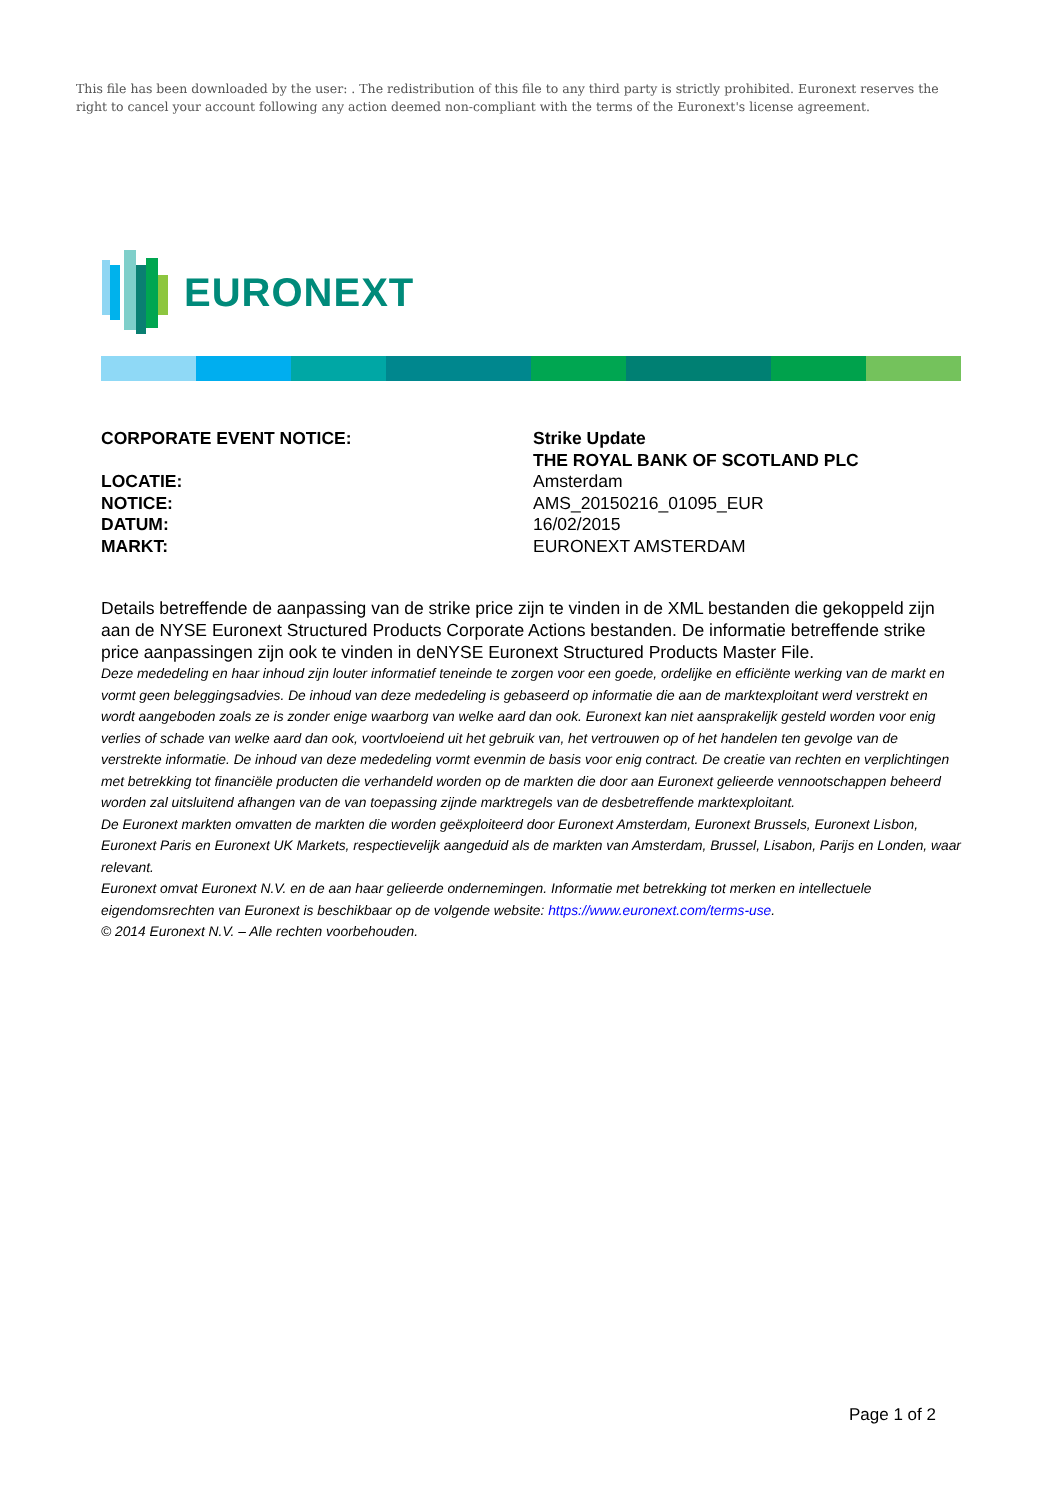This file has been downloaded by the user: . The redistribution of this file to any third party is strictly prohibited. Euronext reserves the right to cancel your account following any action deemed non-compliant with the terms of the Euronext's license agreement.
EURONEXT
| CORPORATE EVENT NOTICE: | Strike Update |
| | THE ROYAL BANK OF SCOTLAND PLC |
| LOCATIE: | Amsterdam |
| NOTICE: | AMS_20150216_01095_EUR |
| DATUM: | 16/02/2015 |
| MARKT: | EURONEXT AMSTERDAM |
Details betreffende de aanpassing van de strike price zijn te vinden in de XML bestanden die gekoppeld zijn aan de NYSE Euronext Structured Products Corporate Actions bestanden. De informatie betreffende strike price aanpassingen zijn ook te vinden in deNYSE Euronext Structured Products Master File.
Deze mededeling en haar inhoud zijn louter informatief teneinde te zorgen voor een goede, ordelijke en efficiënte werking van de markt en vormt geen beleggingsadvies. De inhoud van deze mededeling is gebaseerd op informatie die aan de marktexploitant werd verstrekt en wordt aangeboden zoals ze is zonder enige waarborg van welke aard dan ook. Euronext kan niet aansprakelijk gesteld worden voor enig verlies of schade van welke aard dan ook, voortvloeiend uit het gebruik van, het vertrouwen op of het handelen ten gevolge van de verstrekte informatie. De inhoud van deze mededeling vormt evenmin de basis voor enig contract. De creatie van rechten en verplichtingen met betrekking tot financiële producten die verhandeld worden op de markten die door aan Euronext gelieerde vennootschappen beheerd worden zal uitsluitend afhangen van de van toepassing zijnde marktregels van de desbetreffende marktexploitant.
De Euronext markten omvatten de markten die worden geëxploiteerd door Euronext Amsterdam, Euronext Brussels, Euronext Lisbon, Euronext Paris en Euronext UK Markets, respectievelijk aangeduid als de markten van Amsterdam, Brussel, Lisabon, Parijs en Londen, waar relevant.
Euronext omvat Euronext N.V. en de aan haar gelieerde ondernemingen. Informatie met betrekking tot merken en intellectuele eigendomsrechten van Euronext is beschikbaar op de volgende website: https://www.euronext.com/terms-use.
© 2014 Euronext N.V. – Alle rechten voorbehouden.
Page 1 of 2